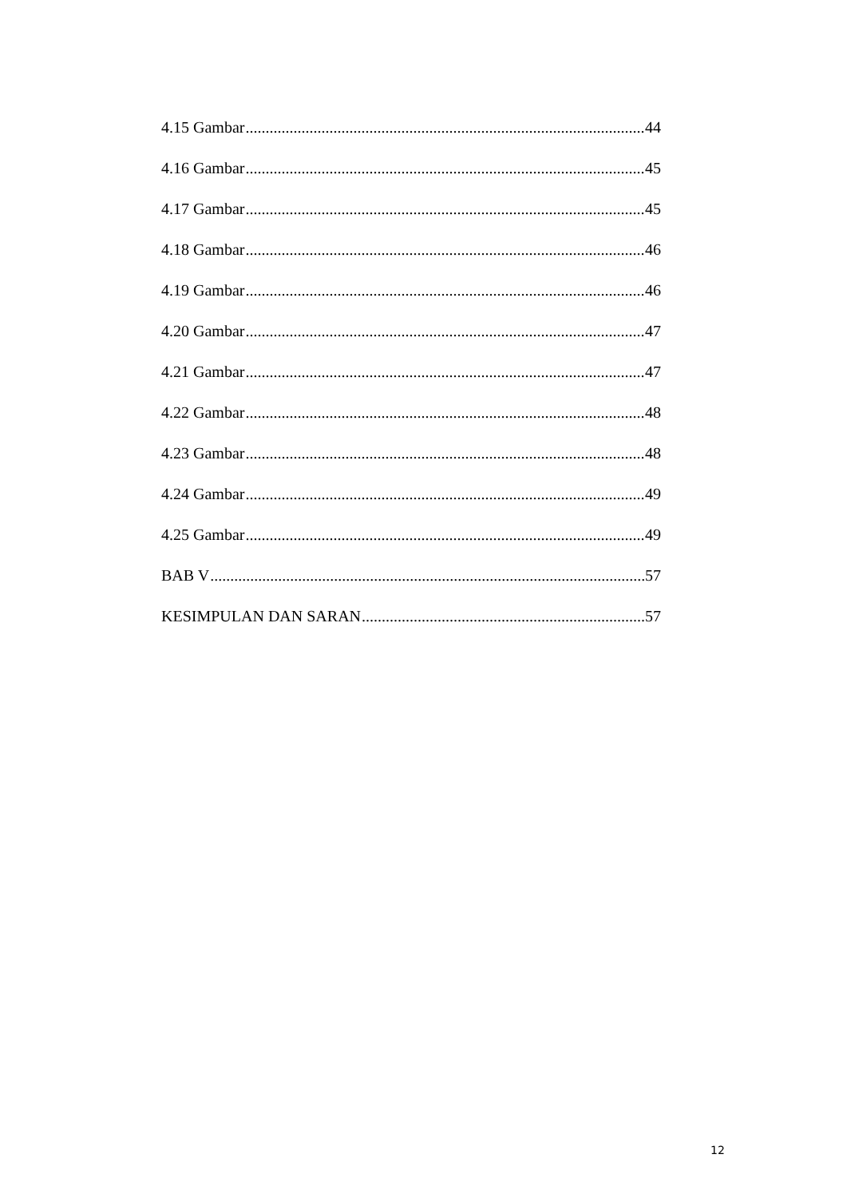4.15 Gambar 44
4.16 Gambar 45
4.17 Gambar 45
4.18 Gambar 46
4.19 Gambar 46
4.20 Gambar 47
4.21 Gambar 47
4.22 Gambar 48
4.23 Gambar 48
4.24 Gambar 49
4.25 Gambar 49
BAB V 57
KESIMPULAN DAN SARAN 57
12